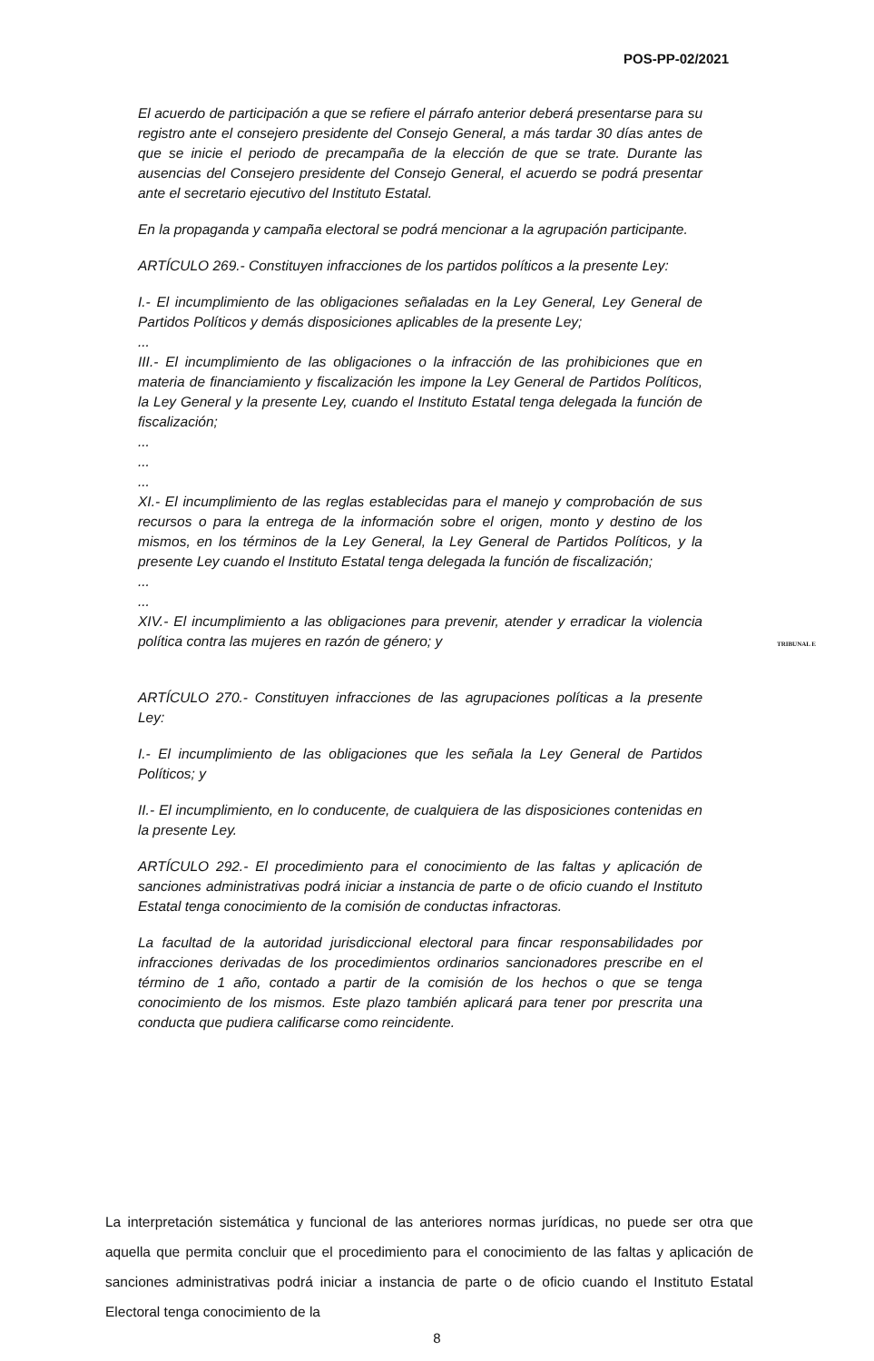POS-PP-02/2021
El acuerdo de participación a que se refiere el párrafo anterior deberá presentarse para su registro ante el consejero presidente del Consejo General, a más tardar 30 días antes de que se inicie el periodo de precampaña de la elección de que se trate. Durante las ausencias del Consejero presidente del Consejo General, el acuerdo se podrá presentar ante el secretario ejecutivo del Instituto Estatal.
En la propaganda y campaña electoral se podrá mencionar a la agrupación participante.
ARTÍCULO 269.- Constituyen infracciones de los partidos políticos a la presente Ley:
I.- El incumplimiento de las obligaciones señaladas en la Ley General, Ley General de Partidos Políticos y demás disposiciones aplicables de la presente Ley;
...
III.- El incumplimiento de las obligaciones o la infracción de las prohibiciones que en materia de financiamiento y fiscalización les impone la Ley General de Partidos Políticos, la Ley General y la presente Ley, cuando el Instituto Estatal tenga delegada la función de fiscalización;
...
...
...
XI.- El incumplimiento de las reglas establecidas para el manejo y comprobación de sus recursos o para la entrega de la información sobre el origen, monto y destino de los mismos, en los términos de la Ley General, la Ley General de Partidos Políticos, y la presente Ley cuando el Instituto Estatal tenga delegada la función de fiscalización;
...
...
XIV.- El incumplimiento a las obligaciones para prevenir, atender y erradicar la violencia política contra las mujeres en razón de género; y
ARTÍCULO 270.- Constituyen infracciones de las agrupaciones políticas a la presente Ley:
I.- El incumplimiento de las obligaciones que les señala la Ley General de Partidos Políticos; y
II.- El incumplimiento, en lo conducente, de cualquiera de las disposiciones contenidas en la presente Ley.
ARTÍCULO 292.- El procedimiento para el conocimiento de las faltas y aplicación de sanciones administrativas podrá iniciar a instancia de parte o de oficio cuando el Instituto Estatal tenga conocimiento de la comisión de conductas infractoras.
La facultad de la autoridad jurisdiccional electoral para fincar responsabilidades por infracciones derivadas de los procedimientos ordinarios sancionadores prescribe en el término de 1 año, contado a partir de la comisión de los hechos o que se tenga conocimiento de los mismos. Este plazo también aplicará para tener por prescrita una conducta que pudiera calificarse como reincidente.
TRIBUNAL E
La interpretación sistemática y funcional de las anteriores normas jurídicas, no puede ser otra que aquella que permita concluir que el procedimiento para el conocimiento de las faltas y aplicación de sanciones administrativas podrá iniciar a instancia de parte o de oficio cuando el Instituto Estatal Electoral tenga conocimiento de la
8